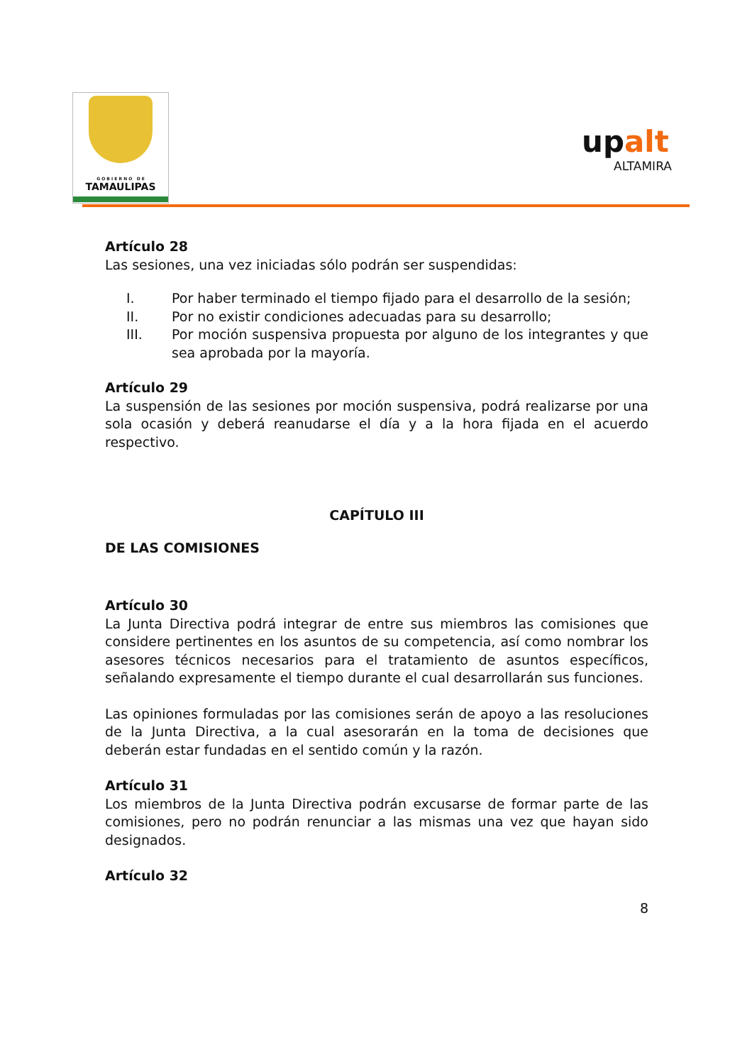G O B I E R N O D E
TAMAULIPAS
upalt
ALTAMIRA
Artículo 28
Las sesiones, una vez iniciadas sólo podrán ser suspendidas:
I. Por haber terminado el tiempo fijado para el desarrollo de la sesión;
II. Por no existir condiciones adecuadas para su desarrollo;
III. Por moción suspensiva propuesta por alguno de los integrantes y que sea aprobada por la mayoría.
Artículo 29
La suspensión de las sesiones por moción suspensiva, podrá realizarse por una sola ocasión y deberá reanudarse el día y a la hora fijada en el acuerdo respectivo.
CAPÍTULO III
DE LAS COMISIONES
Artículo 30
La Junta Directiva podrá integrar de entre sus miembros las comisiones que considere pertinentes en los asuntos de su competencia, así como nombrar los asesores técnicos necesarios para el tratamiento de asuntos específicos, señalando expresamente el tiempo durante el cual desarrollarán sus funciones.
Las opiniones formuladas por las comisiones serán de apoyo a las resoluciones de la Junta Directiva, a la cual asesorarán en la toma de decisiones que deberán estar fundadas en el sentido común y la razón.
Artículo 31
Los miembros de la Junta Directiva podrán excusarse de formar parte de las comisiones, pero no podrán renunciar a las mismas una vez que hayan sido designados.
Artículo 32
8